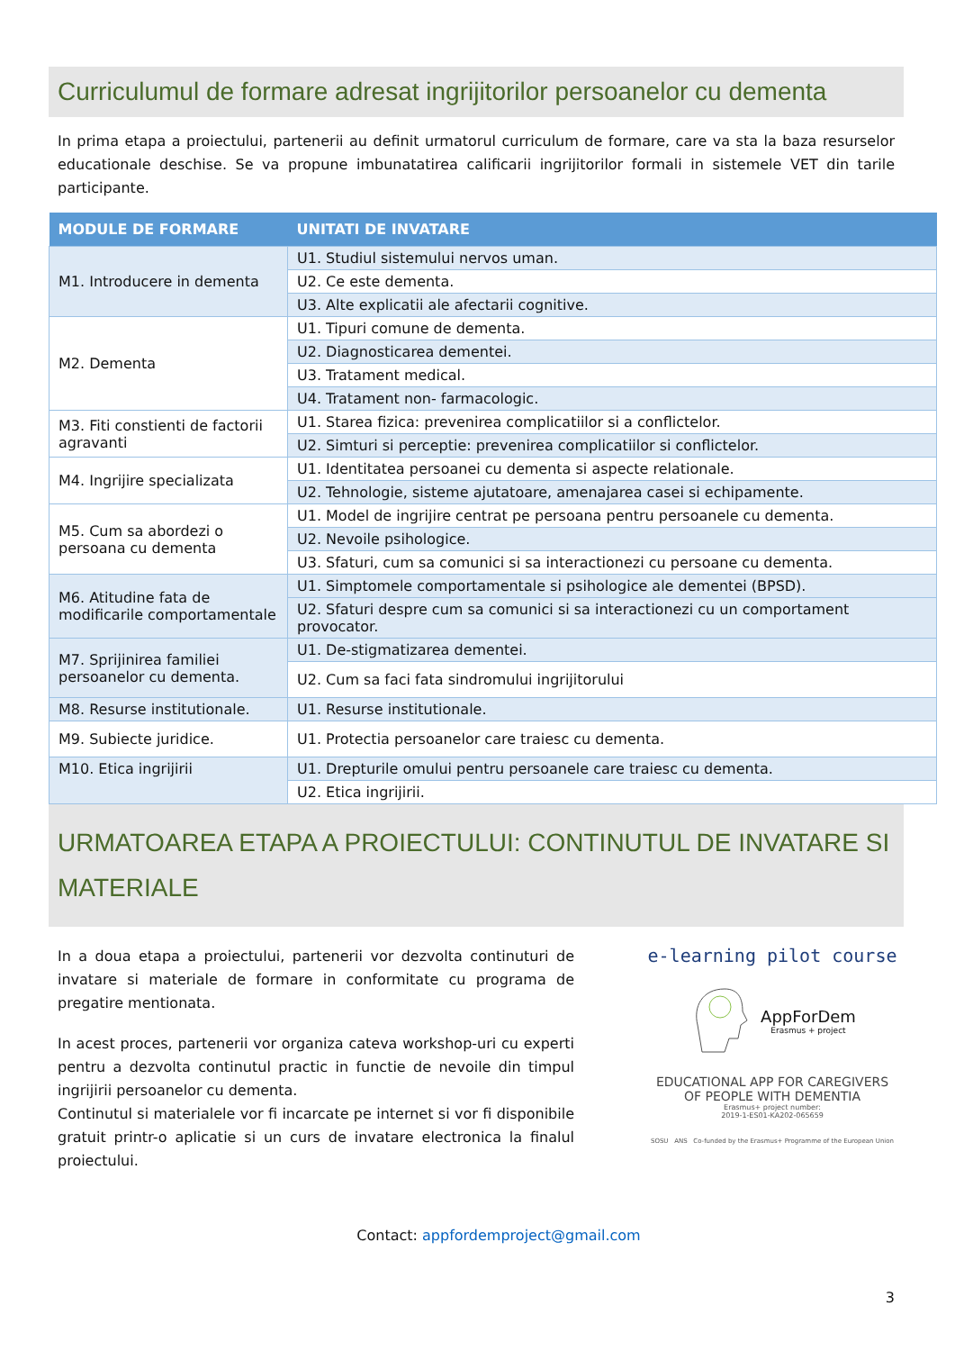Curriculumul de formare adresat ingrijitorilor persoanelor cu dementa
In prima etapa a proiectului, partenerii au definit urmatorul curriculum de formare, care va sta la baza resurselor educationale deschise. Se va propune imbunatatirea calificarii ingrijitorilor formali in sistemele VET din tarile participante.
| MODULE DE FORMARE | UNITATI DE INVATARE |
| --- | --- |
| M1. Introducere in dementa | U1. Studiul sistemului nervos uman. |
| | U2. Ce este dementa. |
| | U3. Alte explicatii ale afectarii cognitive. |
| M2. Dementa | U1. Tipuri comune de dementa. |
| | U2. Diagnosticarea dementei. |
| | U3. Tratament medical. |
| | U4. Tratament non- farmacologic. |
| M3. Fiti constienti de factorii agravanti | U1. Starea fizica: prevenirea complicatiilor si a conflictelor. |
| | U2. Simturi si perceptie: prevenirea complicatiilor si conflictelor. |
| M4. Ingrijire specializata | U1. Identitatea persoanei cu dementa si aspecte relationale. |
| | U2. Tehnologie, sisteme ajutatoare, amenajarea casei si echipamente. |
| M5. Cum sa abordezi o persoana cu dementa | U1. Model de ingrijire centrat pe persoana pentru persoanele cu dementa. |
| | U2. Nevoile psihologice. |
| | U3. Sfaturi, cum sa comunici si sa interactionezi cu persoane cu dementa. |
| M6. Atitudine fata de modificarile comportamentale | U1. Simptomele comportamentale si psihologice ale dementei (BPSD). |
| | U2. Sfaturi despre cum sa comunici si sa interactionezi cu un comportament provocator. |
| M7. Sprijinirea familiei persoanelor cu dementa. | U1. De-stigmatizarea dementei. |
| | U2. Cum sa faci fata sindromului ingrijitorului |
| M8. Resurse institutionale. | U1. Resurse institutionale. |
| M9. Subiecte juridice. | U1. Protectia persoanelor care traiesc cu dementa. |
| M10. Etica ingrijirii | U1. Drepturile omului pentru persoanele care traiesc cu dementa. |
| | U2. Etica ingrijirii. |
URMATOAREA ETAPA A PROIECTULUI: CONTINUTUL DE INVATARE SI MATERIALE
In a doua etapa a proiectului, partenerii vor dezvolta continuturi de invatare si materiale de formare in conformitate cu programa de pregatire mentionata.
In acest proces, partenerii vor organiza cateva workshop-uri cu experti pentru a dezvolta continutul practic in functie de nevoile din timpul ingrijirii persoanelor cu dementa.
Continutul si materialele vor fi incarcate pe internet si vor fi disponibile gratuit printr-o aplicatie si un curs de invatare electronica la finalul proiectului.
e-learning pilot course
AppForDem
Erasmus + project
EDUCATIONAL APP FOR CAREGIVERS
OF PEOPLE WITH DEMENTIA
Erasmus+ project number:
2019-1-ES01-KA202-065659
SOSU ANS Co-funded by the Erasmus+ Programme of the European Union
Contact: appfordemproject@gmail.com
3